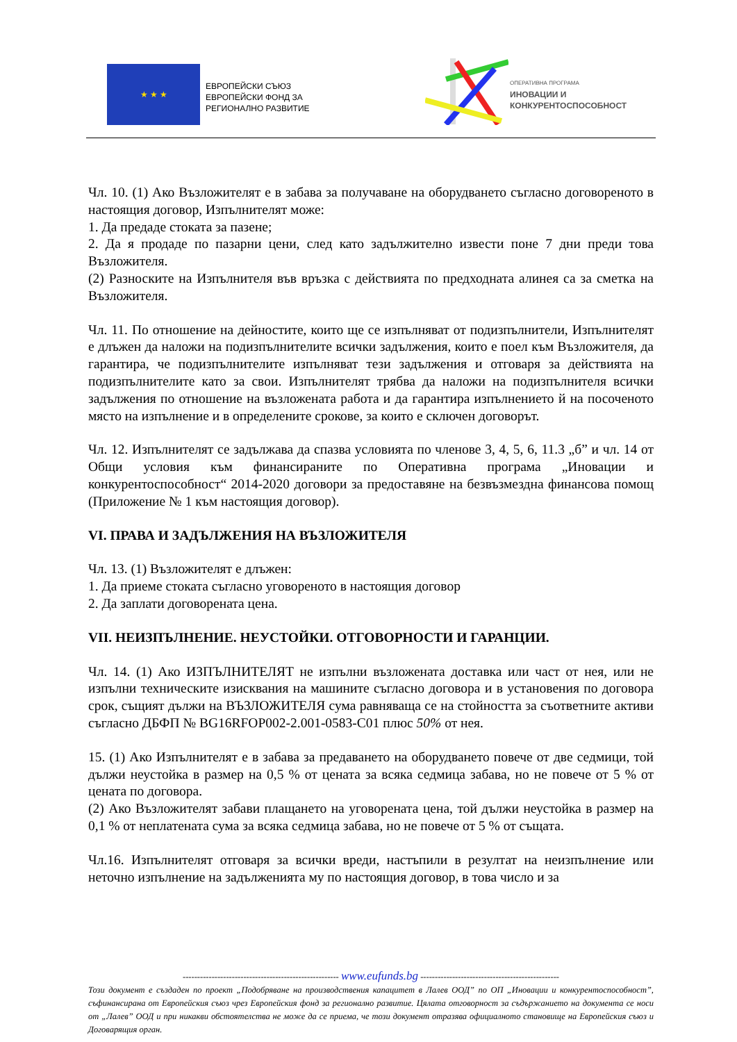★ ★ ★
ЕВРОПЕЙСКИ СЪЮЗ
ЕВРОПЕЙСКИ ФОНД ЗА
РЕГИОНАЛНО РАЗВИТИЕ
ОПЕРАТИВНА ПРОГРАМА
ИНОВАЦИИ И
КОНКУРЕНТОСПОСОБНОСТ
Чл. 10. (1) Ако Възложителят е в забава за получаване на оборудването съгласно договореното в настоящия договор, Изпълнителят може:
1. Да предаде стоката за пазене;
2. Да я продаде по пазарни цени, след като задължително извести поне 7 дни преди това Възложителя.
(2) Разноските на Изпълнителя във връзка с действията по предходната алинея са за сметка на Възложителя.
Чл. 11. По отношение на дейностите, които ще се изпълняват от подизпълнители, Изпълнителят е длъжен да наложи на подизпълнителите всички задължения, които е поел към Възложителя, да гарантира, че подизпълнителите изпълняват тези задължения и отговаря за действията на подизпълнителите като за свои. Изпълнителят трябва да наложи на подизпълнителя всички задължения по отношение на възложената работа и да гарантира изпълнението й на посоченото място на изпълнение и в определените срокове, за които е сключен договорът.
Чл. 12. Изпълнителят се задължава да спазва условията по членове 3, 4, 5, 6, 11.3 „б” и чл. 14 от Общи условия към финансираните по Оперативна програма „Иновации и конкурентоспособност“ 2014-2020 договори за предоставяне на безвъзмездна финансова помощ (Приложение № 1 към настоящия договор).
VI. ПРАВА И ЗАДЪЛЖЕНИЯ НА ВЪЗЛОЖИТЕЛЯ
Чл. 13. (1) Възложителят е длъжен:
1. Да приеме стоката съгласно уговореното в настоящия договор
2. Да заплати договорената цена.
VII. НЕИЗПЪЛНЕНИЕ. НЕУСТОЙКИ. ОТГОВОРНОСТИ И ГАРАНЦИИ.
Чл. 14. (1) Ако ИЗПЪЛНИТЕЛЯТ не изпълни възложената доставка или част от нея, или не изпълни техническите изисквания на машините съгласно договора и в установения по договора срок, същият дължи на ВЪЗЛОЖИТЕЛЯ сума равняваща се на стойността за съответните активи съгласно ДБФП № BG16RFOP002-2.001-0583-C01 плюс 50% от нея.
15. (1) Ако Изпълнителят е в забава за предаването на оборудването повече от две седмици, той дължи неустойка в размер на 0,5 % от цената за всяка седмица забава, но не повече от 5 % от цената по договора.
(2) Ако Възложителят забави плащането на уговорената цена, той дължи неустойка в размер на 0,1 % от неплатената сума за всяка седмица забава, но не повече от 5 % от същата.
Чл.16. Изпълнителят отговаря за всички вреди, настъпили в резултат на неизпълнение или неточно изпълнение на задълженията му по настоящия договор, в това число и за
------------------------------------------------------ www.eufunds.bg ------------------------------------------------
Този документ е създаден по проект „Подобряване на производствения капацитет в Лалев ООД” по ОП „Иновации и конкурентоспособност”, съфинансирана от Европейския съюз чрез Европейския фонд за регионално развитие. Цялата отговорност за съдържанието на документа се носи от „Лалев” ООД и при никакви обстоятелства не може да се приема, че този документ отразява официалното становище на Европейския съюз и Договарящия орган.